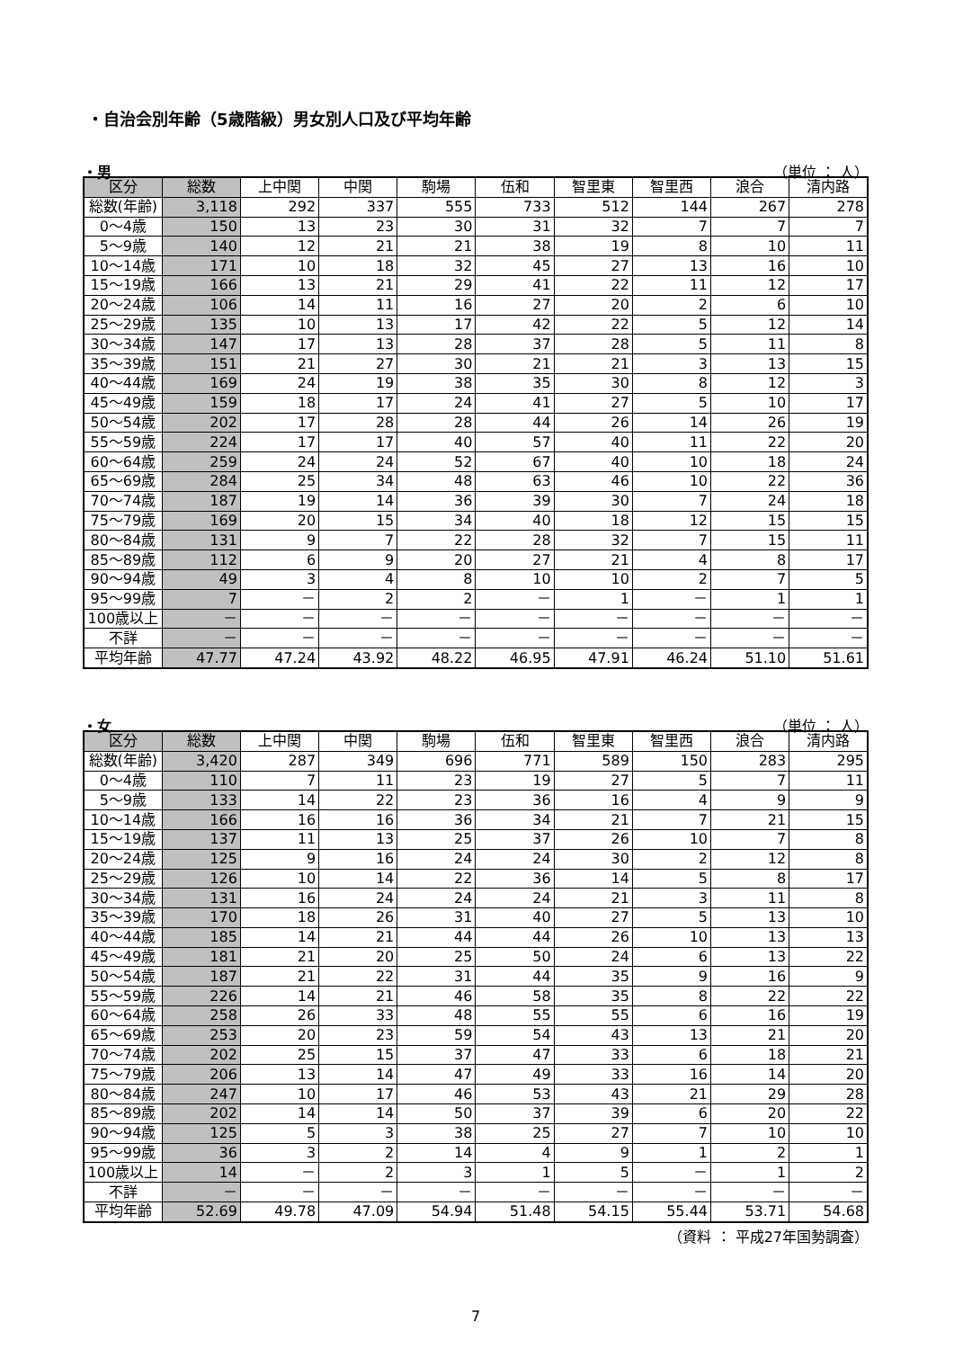・自治会別年齢（5歳階級）男女別人口及び平均年齢
・男 （単位 ： 人）
| 区分 | 総数 | 上中関 | 中関 | 駒場 | 伍和 | 智里東 | 智里西 | 浪合 | 清内路 |
| --- | --- | --- | --- | --- | --- | --- | --- | --- | --- |
| 総数(年齢) | 3,118 | 292 | 337 | 555 | 733 | 512 | 144 | 267 | 278 |
| 0～4歳 | 150 | 13 | 23 | 30 | 31 | 32 | 7 | 7 | 7 |
| 5～9歳 | 140 | 12 | 21 | 21 | 38 | 19 | 8 | 10 | 11 |
| 10～14歳 | 171 | 10 | 18 | 32 | 45 | 27 | 13 | 16 | 10 |
| 15～19歳 | 166 | 13 | 21 | 29 | 41 | 22 | 11 | 12 | 17 |
| 20～24歳 | 106 | 14 | 11 | 16 | 27 | 20 | 2 | 6 | 10 |
| 25～29歳 | 135 | 10 | 13 | 17 | 42 | 22 | 5 | 12 | 14 |
| 30～34歳 | 147 | 17 | 13 | 28 | 37 | 28 | 5 | 11 | 8 |
| 35～39歳 | 151 | 21 | 27 | 30 | 21 | 21 | 3 | 13 | 15 |
| 40～44歳 | 169 | 24 | 19 | 38 | 35 | 30 | 8 | 12 | 3 |
| 45～49歳 | 159 | 18 | 17 | 24 | 41 | 27 | 5 | 10 | 17 |
| 50～54歳 | 202 | 17 | 28 | 28 | 44 | 26 | 14 | 26 | 19 |
| 55～59歳 | 224 | 17 | 17 | 40 | 57 | 40 | 11 | 22 | 20 |
| 60～64歳 | 259 | 24 | 24 | 52 | 67 | 40 | 10 | 18 | 24 |
| 65～69歳 | 284 | 25 | 34 | 48 | 63 | 46 | 10 | 22 | 36 |
| 70～74歳 | 187 | 19 | 14 | 36 | 39 | 30 | 7 | 24 | 18 |
| 75～79歳 | 169 | 20 | 15 | 34 | 40 | 18 | 12 | 15 | 15 |
| 80～84歳 | 131 | 9 | 7 | 22 | 28 | 32 | 7 | 15 | 11 |
| 85～89歳 | 112 | 6 | 9 | 20 | 27 | 21 | 4 | 8 | 17 |
| 90～94歳 | 49 | 3 | 4 | 8 | 10 | 10 | 2 | 7 | 5 |
| 95～99歳 | 7 | － | 2 | 2 | － | 1 | － | 1 | 1 |
| 100歳以上 | － | － | － | － | － | － | － | － | － |
| 不詳 | － | － | － | － | － | － | － | － | － |
| 平均年齢 | 47.77 | 47.24 | 43.92 | 48.22 | 46.95 | 47.91 | 46.24 | 51.10 | 51.61 |
・女 （単位 ： 人）
| 区分 | 総数 | 上中関 | 中関 | 駒場 | 伍和 | 智里東 | 智里西 | 浪合 | 清内路 |
| --- | --- | --- | --- | --- | --- | --- | --- | --- | --- |
| 総数(年齢) | 3,420 | 287 | 349 | 696 | 771 | 589 | 150 | 283 | 295 |
| 0～4歳 | 110 | 7 | 11 | 23 | 19 | 27 | 5 | 7 | 11 |
| 5～9歳 | 133 | 14 | 22 | 23 | 36 | 16 | 4 | 9 | 9 |
| 10～14歳 | 166 | 16 | 16 | 36 | 34 | 21 | 7 | 21 | 15 |
| 15～19歳 | 137 | 11 | 13 | 25 | 37 | 26 | 10 | 7 | 8 |
| 20～24歳 | 125 | 9 | 16 | 24 | 24 | 30 | 2 | 12 | 8 |
| 25～29歳 | 126 | 10 | 14 | 22 | 36 | 14 | 5 | 8 | 17 |
| 30～34歳 | 131 | 16 | 24 | 24 | 24 | 21 | 3 | 11 | 8 |
| 35～39歳 | 170 | 18 | 26 | 31 | 40 | 27 | 5 | 13 | 10 |
| 40～44歳 | 185 | 14 | 21 | 44 | 44 | 26 | 10 | 13 | 13 |
| 45～49歳 | 181 | 21 | 20 | 25 | 50 | 24 | 6 | 13 | 22 |
| 50～54歳 | 187 | 21 | 22 | 31 | 44 | 35 | 9 | 16 | 9 |
| 55～59歳 | 226 | 14 | 21 | 46 | 58 | 35 | 8 | 22 | 22 |
| 60～64歳 | 258 | 26 | 33 | 48 | 55 | 55 | 6 | 16 | 19 |
| 65～69歳 | 253 | 20 | 23 | 59 | 54 | 43 | 13 | 21 | 20 |
| 70～74歳 | 202 | 25 | 15 | 37 | 47 | 33 | 6 | 18 | 21 |
| 75～79歳 | 206 | 13 | 14 | 47 | 49 | 33 | 16 | 14 | 20 |
| 80～84歳 | 247 | 10 | 17 | 46 | 53 | 43 | 21 | 29 | 28 |
| 85～89歳 | 202 | 14 | 14 | 50 | 37 | 39 | 6 | 20 | 22 |
| 90～94歳 | 125 | 5 | 3 | 38 | 25 | 27 | 7 | 10 | 10 |
| 95～99歳 | 36 | 3 | 2 | 14 | 4 | 9 | 1 | 2 | 1 |
| 100歳以上 | 14 | － | 2 | 3 | 1 | 5 | － | 1 | 2 |
| 不詳 | － | － | － | － | － | － | － | － | － |
| 平均年齢 | 52.69 | 49.78 | 47.09 | 54.94 | 51.48 | 54.15 | 55.44 | 53.71 | 54.68 |
（資料 ： 平成27年国勢調査）
7